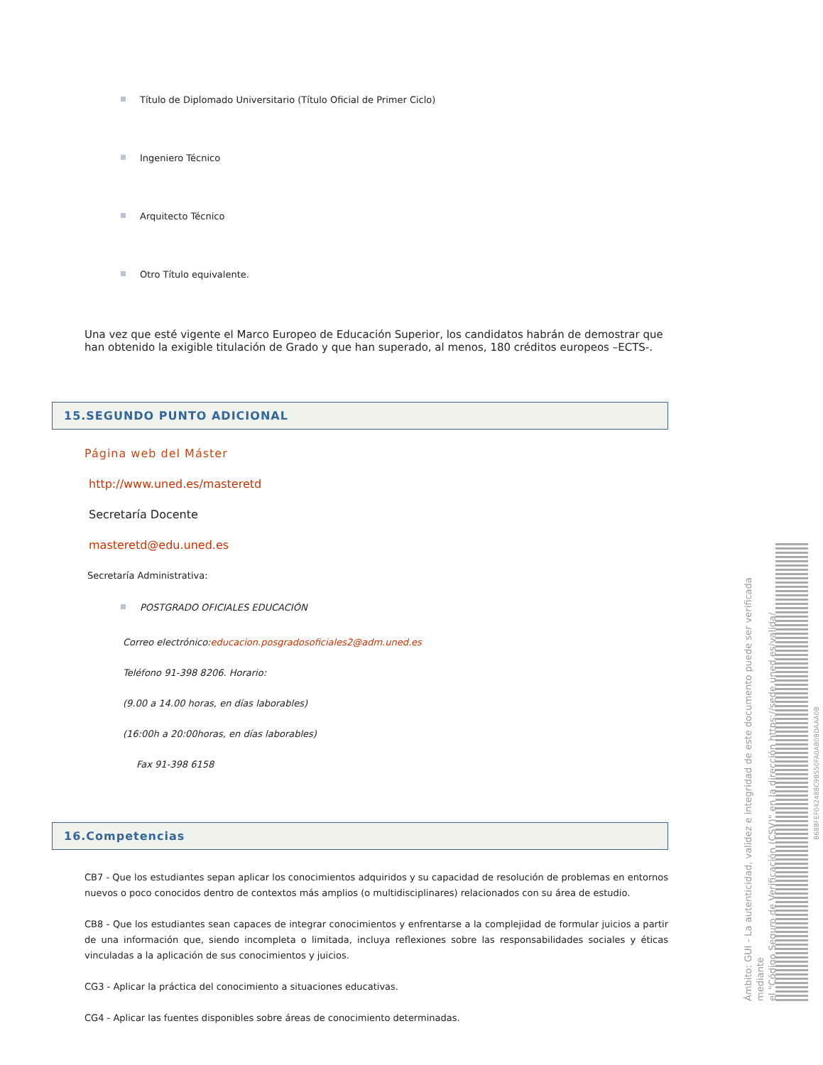Título de Diplomado Universitario (Título Oficial de Primer Ciclo)
Ingeniero Técnico
Arquitecto Técnico
Otro Título equivalente.
Una vez que esté vigente el Marco Europeo de Educación Superior, los candidatos habrán de demostrar que han obtenido la exigible titulación de Grado y que han superado, al menos, 180 créditos europeos –ECTS-.
15.SEGUNDO PUNTO ADICIONAL
Página web del Máster
http://www.uned.es/masteretd
Secretaría Docente
masteretd@edu.uned.es
Secretaría Administrativa:
POSTGRADO OFICIALES EDUCACIÓN
Correo electrónico:educacion.posgradosoficiales2@adm.uned.es
Teléfono 91-398 8206. Horario:
(9.00 a 14.00 horas, en días laborables)
(16:00h a 20:00horas, en días laborables)
Fax 91-398 6158
16.Competencias
CB7 - Que los estudiantes sepan aplicar los conocimientos adquiridos y su capacidad de resolución de problemas en entornos nuevos o poco conocidos dentro de contextos más amplios (o multidisciplinares) relacionados con su área de estudio.
CB8 - Que los estudiantes sean capaces de integrar conocimientos y enfrentarse a la complejidad de formular juicios a partir de una información que, siendo incompleta o limitada, incluya reflexiones sobre las responsabilidades sociales y éticas vinculadas a la aplicación de sus conocimientos y juicios.
CG3 - Aplicar la práctica del conocimiento a situaciones educativas.
CG4 - Aplicar las fuentes disponibles sobre áreas de conocimiento determinadas.
Ámbito: GUI - La autenticidad, validez e integridad de este documento puede ser verificada mediante
el "Código Seguro de Verificación (CSV)" en la dirección https://sede.uned.es/valida/
B68BFEF042488C9B550FA0AB0BDAAA0B